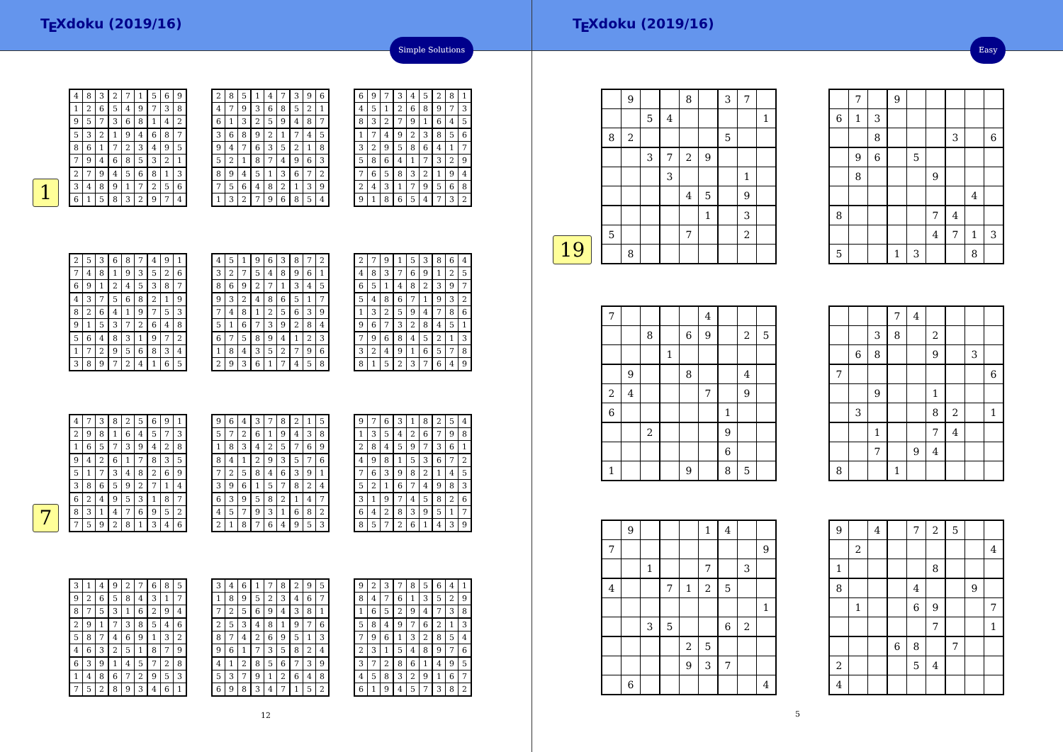T<sub>E</sub>Xdoku (2019/16)
Simple Solutions
1
| 4 | 8 | 3 | 2 | 7 | 1 | 5 | 6 | 9 |
| 1 | 2 | 6 | 5 | 4 | 9 | 7 | 3 | 8 |
| 9 | 5 | 7 | 3 | 6 | 8 | 1 | 4 | 2 |
| 5 | 3 | 2 | 1 | 9 | 4 | 6 | 8 | 7 |
| 8 | 6 | 1 | 7 | 2 | 3 | 4 | 9 | 5 |
| 7 | 9 | 4 | 6 | 8 | 5 | 3 | 2 | 1 |
| 2 | 7 | 9 | 4 | 5 | 6 | 8 | 1 | 3 |
| 3 | 4 | 8 | 9 | 1 | 7 | 2 | 5 | 6 |
| 6 | 1 | 5 | 8 | 3 | 2 | 9 | 7 | 4 |
| 2 | 8 | 5 | 1 | 4 | 7 | 3 | 9 | 6 |
| 4 | 7 | 9 | 3 | 6 | 8 | 5 | 2 | 1 |
| 6 | 1 | 3 | 2 | 5 | 9 | 4 | 8 | 7 |
| 3 | 6 | 8 | 9 | 2 | 1 | 7 | 4 | 5 |
| 9 | 4 | 7 | 6 | 3 | 5 | 2 | 1 | 8 |
| 5 | 2 | 1 | 8 | 7 | 4 | 9 | 6 | 3 |
| 8 | 9 | 4 | 5 | 1 | 3 | 6 | 7 | 2 |
| 7 | 5 | 6 | 4 | 8 | 2 | 1 | 3 | 9 |
| 1 | 3 | 2 | 7 | 9 | 6 | 8 | 5 | 4 |
| 6 | 9 | 7 | 3 | 4 | 5 | 2 | 8 | 1 |
| 4 | 5 | 1 | 2 | 6 | 8 | 9 | 7 | 3 |
| 8 | 3 | 2 | 7 | 9 | 1 | 6 | 4 | 5 |
| 1 | 7 | 4 | 9 | 2 | 3 | 8 | 5 | 6 |
| 3 | 2 | 9 | 5 | 8 | 6 | 4 | 1 | 7 |
| 5 | 8 | 6 | 4 | 1 | 7 | 3 | 2 | 9 |
| 7 | 6 | 5 | 8 | 3 | 2 | 1 | 9 | 4 |
| 2 | 4 | 3 | 1 | 7 | 9 | 5 | 6 | 8 |
| 9 | 1 | 8 | 6 | 5 | 4 | 7 | 3 | 2 |
| 2 | 5 | 3 | 6 | 8 | 7 | 4 | 9 | 1 |
| 7 | 4 | 8 | 1 | 9 | 3 | 5 | 2 | 6 |
| 6 | 9 | 1 | 2 | 4 | 5 | 3 | 8 | 7 |
| 4 | 3 | 7 | 5 | 6 | 8 | 2 | 1 | 9 |
| 8 | 2 | 6 | 4 | 1 | 9 | 7 | 5 | 3 |
| 9 | 1 | 5 | 3 | 7 | 2 | 6 | 4 | 8 |
| 5 | 6 | 4 | 8 | 3 | 1 | 9 | 7 | 2 |
| 1 | 7 | 2 | 9 | 5 | 6 | 8 | 3 | 4 |
| 3 | 8 | 9 | 7 | 2 | 4 | 1 | 6 | 5 |
| 4 | 5 | 1 | 9 | 6 | 3 | 8 | 7 | 2 |
| 3 | 2 | 7 | 5 | 4 | 8 | 9 | 6 | 1 |
| 8 | 6 | 9 | 2 | 7 | 1 | 3 | 4 | 5 |
| 9 | 3 | 2 | 4 | 8 | 6 | 5 | 1 | 7 |
| 7 | 4 | 8 | 1 | 2 | 5 | 6 | 3 | 9 |
| 5 | 1 | 6 | 7 | 3 | 9 | 2 | 8 | 4 |
| 6 | 7 | 5 | 8 | 9 | 4 | 1 | 2 | 3 |
| 1 | 8 | 4 | 3 | 5 | 2 | 7 | 9 | 6 |
| 2 | 9 | 3 | 6 | 1 | 7 | 4 | 5 | 8 |
| 2 | 7 | 9 | 1 | 5 | 3 | 8 | 6 | 4 |
| 4 | 8 | 3 | 7 | 6 | 9 | 1 | 2 | 5 |
| 6 | 5 | 1 | 4 | 8 | 2 | 3 | 9 | 7 |
| 5 | 4 | 8 | 6 | 7 | 1 | 9 | 3 | 2 |
| 1 | 3 | 2 | 5 | 9 | 4 | 7 | 8 | 6 |
| 9 | 6 | 7 | 3 | 2 | 8 | 4 | 5 | 1 |
| 7 | 9 | 6 | 8 | 4 | 5 | 2 | 1 | 3 |
| 3 | 2 | 4 | 9 | 1 | 6 | 5 | 7 | 8 |
| 8 | 1 | 5 | 2 | 3 | 7 | 6 | 4 | 9 |
7
| 4 | 7 | 3 | 8 | 2 | 5 | 6 | 9 | 1 |
| 2 | 9 | 8 | 1 | 6 | 4 | 5 | 7 | 3 |
| 1 | 6 | 5 | 7 | 3 | 9 | 4 | 2 | 8 |
| 9 | 4 | 2 | 6 | 1 | 7 | 8 | 3 | 5 |
| 5 | 1 | 7 | 3 | 4 | 8 | 2 | 6 | 9 |
| 3 | 8 | 6 | 5 | 9 | 2 | 7 | 1 | 4 |
| 6 | 2 | 4 | 9 | 5 | 3 | 1 | 8 | 7 |
| 8 | 3 | 1 | 4 | 7 | 6 | 9 | 5 | 2 |
| 7 | 5 | 9 | 2 | 8 | 1 | 3 | 4 | 6 |
| 9 | 6 | 4 | 3 | 7 | 8 | 2 | 1 | 5 |
| 5 | 7 | 2 | 6 | 1 | 9 | 4 | 3 | 8 |
| 1 | 8 | 3 | 4 | 2 | 5 | 7 | 6 | 9 |
| 8 | 4 | 1 | 2 | 9 | 3 | 5 | 7 | 6 |
| 7 | 2 | 5 | 8 | 4 | 6 | 3 | 9 | 1 |
| 3 | 9 | 6 | 1 | 5 | 7 | 8 | 2 | 4 |
| 6 | 3 | 9 | 5 | 8 | 2 | 1 | 4 | 7 |
| 4 | 5 | 7 | 9 | 3 | 1 | 6 | 8 | 2 |
| 2 | 1 | 8 | 7 | 6 | 4 | 9 | 5 | 3 |
| 9 | 7 | 6 | 3 | 1 | 8 | 2 | 5 | 4 |
| 1 | 3 | 5 | 4 | 2 | 6 | 7 | 9 | 8 |
| 2 | 8 | 4 | 5 | 9 | 7 | 3 | 6 | 1 |
| 4 | 9 | 8 | 1 | 5 | 3 | 6 | 7 | 2 |
| 7 | 6 | 3 | 9 | 8 | 2 | 1 | 4 | 5 |
| 5 | 2 | 1 | 6 | 7 | 4 | 9 | 8 | 3 |
| 3 | 1 | 9 | 7 | 4 | 5 | 8 | 2 | 6 |
| 6 | 4 | 2 | 8 | 3 | 9 | 5 | 1 | 7 |
| 8 | 5 | 7 | 2 | 6 | 1 | 4 | 3 | 9 |
| 3 | 1 | 4 | 9 | 2 | 7 | 6 | 8 | 5 |
| 9 | 2 | 6 | 5 | 8 | 4 | 3 | 1 | 7 |
| 8 | 7 | 5 | 3 | 1 | 6 | 2 | 9 | 4 |
| 2 | 9 | 1 | 7 | 3 | 8 | 5 | 4 | 6 |
| 5 | 8 | 7 | 4 | 6 | 9 | 1 | 3 | 2 |
| 4 | 6 | 3 | 2 | 5 | 1 | 8 | 7 | 9 |
| 6 | 3 | 9 | 1 | 4 | 5 | 7 | 2 | 8 |
| 1 | 4 | 8 | 6 | 7 | 2 | 9 | 5 | 3 |
| 7 | 5 | 2 | 8 | 9 | 3 | 4 | 6 | 1 |
| 3 | 4 | 6 | 1 | 7 | 8 | 2 | 9 | 5 |
| 1 | 8 | 9 | 5 | 2 | 3 | 4 | 6 | 7 |
| 7 | 2 | 5 | 6 | 9 | 4 | 3 | 8 | 1 |
| 2 | 5 | 3 | 4 | 8 | 1 | 9 | 7 | 6 |
| 8 | 7 | 4 | 2 | 6 | 9 | 5 | 1 | 3 |
| 9 | 6 | 1 | 7 | 3 | 5 | 8 | 2 | 4 |
| 4 | 1 | 2 | 8 | 5 | 6 | 7 | 3 | 9 |
| 5 | 3 | 7 | 9 | 1 | 2 | 6 | 4 | 8 |
| 6 | 9 | 8 | 3 | 4 | 7 | 1 | 5 | 2 |
| 9 | 2 | 3 | 7 | 8 | 5 | 6 | 4 | 1 |
| 8 | 4 | 7 | 6 | 1 | 3 | 5 | 2 | 9 |
| 1 | 6 | 5 | 2 | 9 | 4 | 7 | 3 | 8 |
| 5 | 8 | 4 | 9 | 7 | 6 | 2 | 1 | 3 |
| 7 | 9 | 6 | 1 | 3 | 2 | 8 | 5 | 4 |
| 2 | 3 | 1 | 5 | 4 | 8 | 9 | 7 | 6 |
| 3 | 7 | 2 | 8 | 6 | 1 | 4 | 9 | 5 |
| 4 | 5 | 8 | 3 | 2 | 9 | 1 | 6 | 7 |
| 6 | 1 | 9 | 4 | 5 | 7 | 3 | 8 | 2 |
12
T<sub>E</sub>Xdoku (2019/16)
Easy
19
| | 9 | | | 8 | | 3 | 7 | |
| | | 5 | 4 | | | | | 1 |
| 8 | 2 | | | | | 5 | | |
| | | 3 | 7 | 2 | 9 | | | |
| | | | 3 | | | | 1 | |
| | | | | 4 | 5 | | 9 | |
| | | | | | 1 | | 3 | |
| 5 | | | | 7 | | | 2 | |
| | 8 | | | | | | | |
| | 7 | | 9 | | | | | |
| 6 | 1 | 3 | | | | | | |
| | | 8 | | | | 3 | | 6 |
| | 9 | 6 | | 5 | | | | |
| | 8 | | | | 9 | | | |
| | | | | | | | 4 | |
| 8 | | | | | 7 | 4 | | |
| | | | | | 4 | 7 | 1 | 3 |
| 5 | | | 1 | 3 | | | 8 | |
| 7 | | | | | 4 | | | |
| | | 8 | | 6 | 9 | | 2 | 5 |
| | | | 1 | | | | | |
| | 9 | | | 8 | | | 4 | |
| 2 | 4 | | | | 7 | | 9 | |
| 6 | | | | | | 1 | | |
| | | 2 | | | | 9 | | |
| | | | | | | 6 | | |
| 1 | | | | 9 | | 8 | 5 | |
| | | | 7 | 4 | | | | |
| | | 3 | 8 | | 2 | | | |
| | 6 | 8 | | | 9 | | 3 | |
| 7 | | | | | | | | 6 |
| | | 9 | | | 1 | | | |
| | 3 | | | | 8 | 2 | | 1 |
| | | 1 | | | 7 | 4 | | |
| | | 7 | | 9 | 4 | | | |
| 8 | | | 1 | | | | | |
| | 9 | | | | 1 | 4 | | |
| 7 | | | | | | | | 9 |
| | | 1 | | | 7 | | 3 | |
| 4 | | | 7 | 1 | 2 | 5 | | |
| | | | | | | | | 1 |
| | | 3 | 5 | | | 6 | 2 | |
| | | | | 2 | 5 | | | |
| | | | | 9 | 3 | 7 | | |
| | 6 | | | | | | | 4 |
| 9 | | 4 | | 7 | 2 | 5 | | |
| | 2 | | | | | | | 4 |
| 1 | | | | | 8 | | | |
| 8 | | | | 4 | | | 9 | |
| | 1 | | | 6 | 9 | | | 7 |
| | | | | | 7 | | | 1 |
| | | | 6 | 8 | | 7 | | |
| 2 | | | | 5 | 4 | | | |
| 4 | | | | | | | | |
5